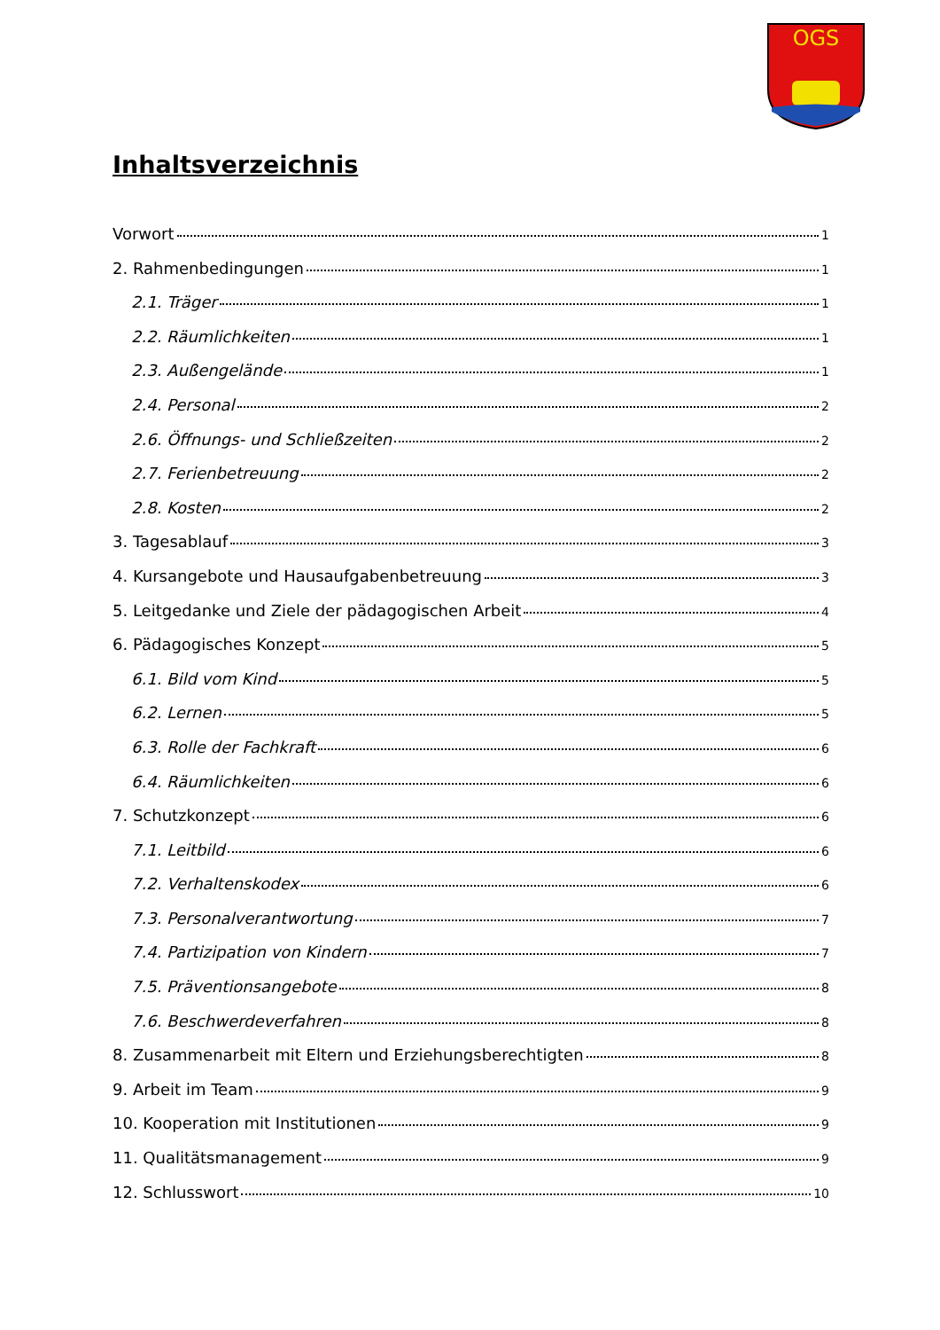OGS
Inhaltsverzeichnis
Vorwort 1
2. Rahmenbedingungen 1
2.1. Träger 1
2.2. Räumlichkeiten 1
2.3. Außengelände 1
2.4. Personal 2
2.6. Öffnungs- und Schließzeiten 2
2.7. Ferienbetreuung 2
2.8. Kosten 2
3. Tagesablauf 3
4. Kursangebote und Hausaufgabenbetreuung 3
5. Leitgedanke und Ziele der pädagogischen Arbeit 4
6. Pädagogisches Konzept 5
6.1. Bild vom Kind 5
6.2. Lernen 5
6.3. Rolle der Fachkraft 6
6.4. Räumlichkeiten 6
7. Schutzkonzept 6
7.1. Leitbild 6
7.2. Verhaltenskodex 6
7.3. Personalverantwortung 7
7.4. Partizipation von Kindern 7
7.5. Präventionsangebote 8
7.6. Beschwerdeverfahren 8
8. Zusammenarbeit mit Eltern und Erziehungsberechtigten 8
9. Arbeit im Team 9
10. Kooperation mit Institutionen 9
11. Qualitätsmanagement 9
12. Schlusswort 10